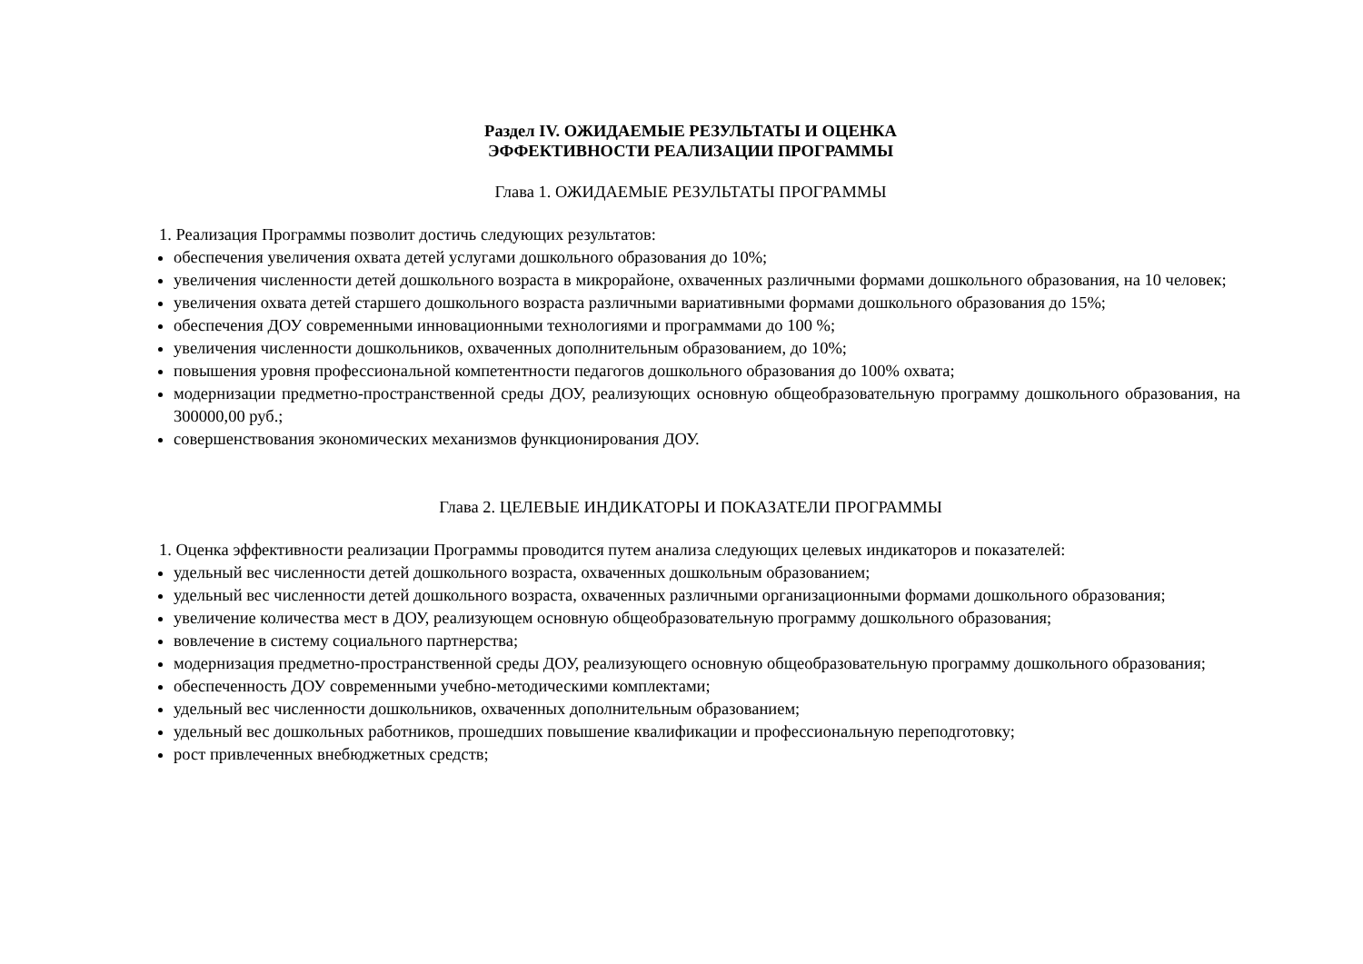Раздел IV. ОЖИДАЕМЫЕ РЕЗУЛЬТАТЫ И ОЦЕНКА
ЭФФЕКТИВНОСТИ РЕАЛИЗАЦИИ ПРОГРАММЫ
Глава 1. ОЖИДАЕМЫЕ РЕЗУЛЬТАТЫ ПРОГРАММЫ
1. Реализация Программы позволит достичь следующих результатов:
обеспечения увеличения охвата детей услугами дошкольного образования до 10%;
увеличения численности детей дошкольного возраста в микрорайоне, охваченных различными формами дошкольного образования, на 10 человек;
увеличения охвата детей старшего дошкольного возраста различными вариативными формами дошкольного образования до 15%;
обеспечения ДОУ современными инновационными технологиями и программами до 100 %;
увеличения численности дошкольников, охваченных дополнительным образованием, до 10%;
повышения уровня профессиональной компетентности педагогов дошкольного образования до 100% охвата;
модернизации предметно-пространственной среды ДОУ, реализующих основную общеобразовательную программу дошкольного образования, на 300000,00 руб.;
совершенствования экономических механизмов функционирования ДОУ.
Глава 2. ЦЕЛЕВЫЕ ИНДИКАТОРЫ И ПОКАЗАТЕЛИ ПРОГРАММЫ
1. Оценка эффективности реализации Программы проводится путем анализа следующих целевых индикаторов и показателей:
удельный вес численности детей дошкольного возраста, охваченных дошкольным образованием;
удельный вес численности детей дошкольного возраста, охваченных различными организационными формами дошкольного образования;
увеличение количества мест в ДОУ, реализующем основную общеобразовательную программу дошкольного образования;
вовлечение в систему социального партнерства;
модернизация предметно-пространственной среды ДОУ, реализующего основную общеобразовательную программу дошкольного образования;
обеспеченность ДОУ современными учебно-методическими комплектами;
удельный вес численности дошкольников, охваченных дополнительным образованием;
удельный вес дошкольных работников, прошедших повышение квалификации и профессиональную переподготовку;
рост привлеченных внебюджетных средств;